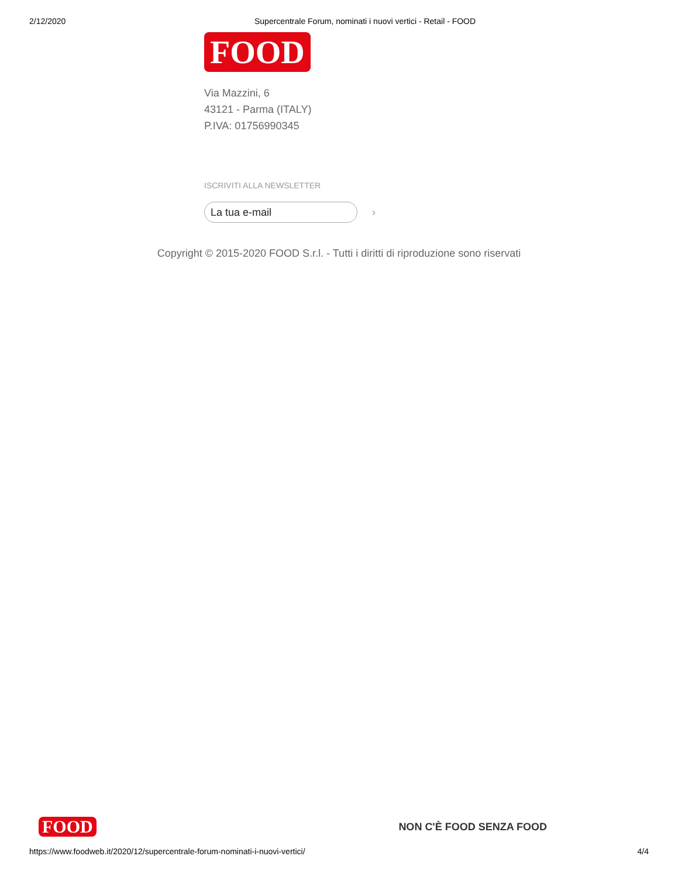2/12/2020 Supercentrale Forum, nominati i nuovi vertici - Retail - FOOD
FOOD
Via Mazzini, 6
43121 - Parma (ITALY)
P.IVA: 01756990345
ISCRIVITI ALLA NEWSLETTER
La tua e-mail
›
Copyright © 2015-2020 FOOD S.r.l. - Tutti i diritti di riproduzione sono riservati
FOOD
NON C'È FOOD SENZA FOOD
https://www.foodweb.it/2020/12/supercentrale-forum-nominati-i-nuovi-vertici/ 4/4